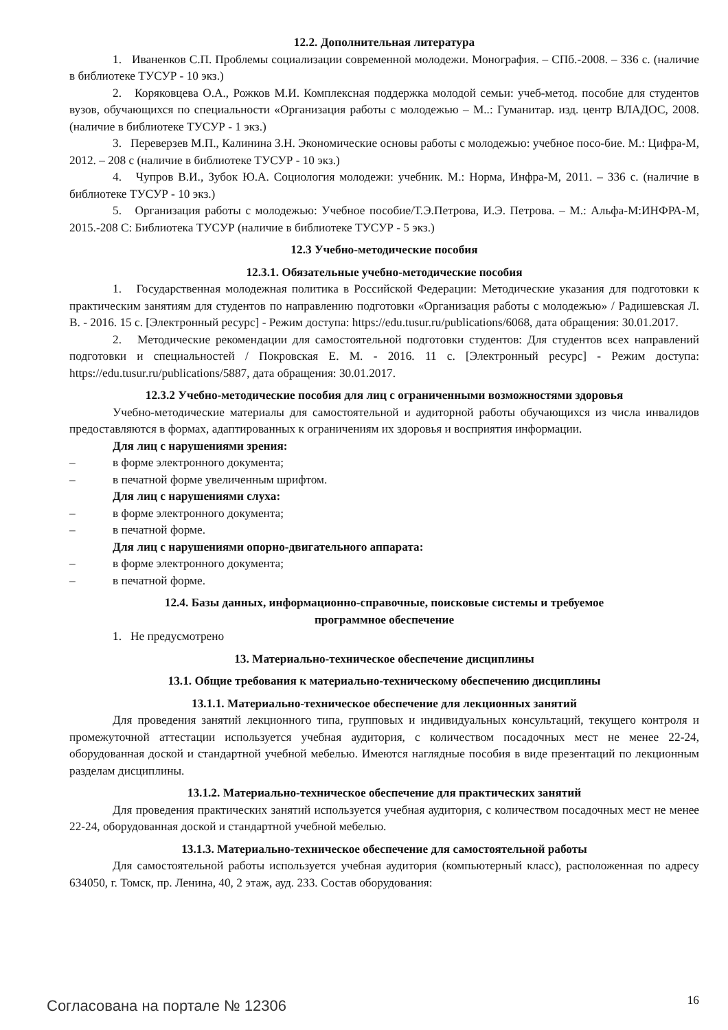12.2. Дополнительная литература
1. Иваненков С.П. Проблемы социализации современной молодежи. Монография. – СПб.-2008. – 336 с. (наличие в библиотеке ТУСУР - 10 экз.)
2. Коряковцева О.А., Рожков М.И. Комплексная поддержка молодой семьи: учеб-метод. пособие для студентов вузов, обучающихся по специальности «Организация работы с молодежью – М..: Гуманитар. изд. центр ВЛАДОС, 2008. (наличие в библиотеке ТУСУР - 1 экз.)
3. Переверзев М.П., Калинина З.Н. Экономические основы работы с молодежью: учебное посо-бие. М.: Цифра-М, 2012. – 208 с (наличие в библиотеке ТУСУР - 10 экз.)
4. Чупров В.И., Зубок Ю.А. Социология молодежи: учебник. М.: Норма, Инфра-М, 2011. – 336 с. (наличие в библиотеке ТУСУР - 10 экз.)
5. Организация работы с молодежью: Учебное пособие/Т.Э.Петрова, И.Э. Петрова. – М.: Альфа-М:ИНФРА-М, 2015.-208 С: Библиотека ТУСУР (наличие в библиотеке ТУСУР - 5 экз.)
12.3 Учебно-методические пособия
12.3.1. Обязательные учебно-методические пособия
1. Государственная молодежная политика в Российской Федерации: Методические указания для подготовки к практическим занятиям для студентов по направлению подготовки «Организация работы с молодежью» / Радишевская Л. В. - 2016. 15 с. [Электронный ресурс] - Режим доступа: https://edu.tusur.ru/publications/6068, дата обращения: 30.01.2017.
2. Методические рекомендации для самостоятельной подготовки студентов: Для студентов всех направлений подготовки и специальностей / Покровская Е. М. - 2016. 11 с. [Электронный ресурс] - Режим доступа: https://edu.tusur.ru/publications/5887, дата обращения: 30.01.2017.
12.3.2 Учебно-методические пособия для лиц с ограниченными возможностями здоровья
Учебно-методические материалы для самостоятельной и аудиторной работы обучающихся из числа инвалидов предоставляются в формах, адаптированных к ограничениям их здоровья и восприятия информации.
Для лиц с нарушениями зрения:
– в форме электронного документа;
– в печатной форме увеличенным шрифтом.
Для лиц с нарушениями слуха:
– в форме электронного документа;
– в печатной форме.
Для лиц с нарушениями опорно-двигательного аппарата:
– в форме электронного документа;
– в печатной форме.
12.4. Базы данных, информационно-справочные, поисковые системы и требуемое
программное обеспечение
1. Не предусмотрено
13. Материально-техническое обеспечение дисциплины
13.1. Общие требования к материально-техническому обеспечению дисциплины
13.1.1. Материально-техническое обеспечение для лекционных занятий
Для проведения занятий лекционного типа, групповых и индивидуальных консультаций, текущего контроля и промежуточной аттестации используется учебная аудитория, с количеством посадочных мест не менее 22-24, оборудованная доской и стандартной учебной мебелью. Имеются наглядные пособия в виде презентаций по лекционным разделам дисциплины.
13.1.2. Материально-техническое обеспечение для практических занятий
Для проведения практических занятий используется учебная аудитория, с количеством посадочных мест не менее 22-24, оборудованная доской и стандартной учебной мебелью.
13.1.3. Материально-техническое обеспечение для самостоятельной работы
Для самостоятельной работы используется учебная аудитория (компьютерный класс), расположенная по адресу 634050, г. Томск, пр. Ленина, 40, 2 этаж, ауд. 233. Состав оборудования:
Согласована на портале № 12306 16